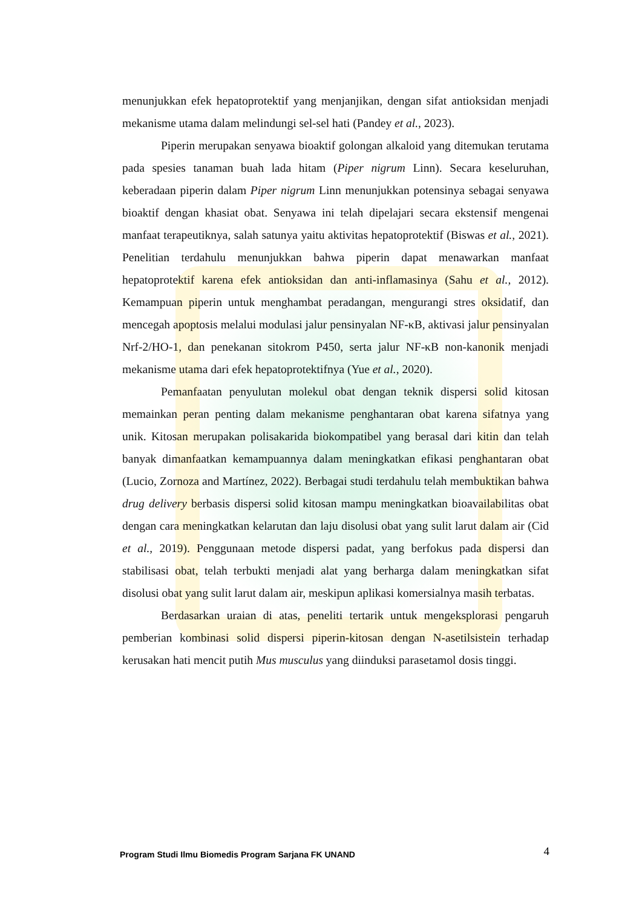menunjukkan efek hepatoprotektif yang menjanjikan, dengan sifat antioksidan menjadi mekanisme utama dalam melindungi sel-sel hati (Pandey et al., 2023).
Piperin merupakan senyawa bioaktif golongan alkaloid yang ditemukan terutama pada spesies tanaman buah lada hitam (Piper nigrum Linn). Secara keseluruhan, keberadaan piperin dalam Piper nigrum Linn menunjukkan potensinya sebagai senyawa bioaktif dengan khasiat obat. Senyawa ini telah dipelajari secara ekstensif mengenai manfaat terapeutiknya, salah satunya yaitu aktivitas hepatoprotektif (Biswas et al., 2021). Penelitian terdahulu menunjukkan bahwa piperin dapat menawarkan manfaat hepatoprotektif karena efek antioksidan dan anti-inflamasinya (Sahu et al., 2012). Kemampuan piperin untuk menghambat peradangan, mengurangi stres oksidatif, dan mencegah apoptosis melalui modulasi jalur pensinyalan NF-κB, aktivasi jalur pensinyalan Nrf-2/HO-1, dan penekanan sitokrom P450, serta jalur NF-κB non-kanonik menjadi mekanisme utama dari efek hepatoprotektifnya (Yue et al., 2020).
Pemanfaatan penyulutan molekul obat dengan teknik dispersi solid kitosan memainkan peran penting dalam mekanisme penghantaran obat karena sifatnya yang unik. Kitosan merupakan polisakarida biokompatibel yang berasal dari kitin dan telah banyak dimanfaatkan kemampuannya dalam meningkatkan efikasi penghantaran obat (Lucio, Zornoza and Martínez, 2022). Berbagai studi terdahulu telah membuktikan bahwa drug delivery berbasis dispersi solid kitosan mampu meningkatkan bioavailabilitas obat dengan cara meningkatkan kelarutan dan laju disolusi obat yang sulit larut dalam air (Cid et al., 2019). Penggunaan metode dispersi padat, yang berfokus pada dispersi dan stabilisasi obat, telah terbukti menjadi alat yang berharga dalam meningkatkan sifat disolusi obat yang sulit larut dalam air, meskipun aplikasi komersialnya masih terbatas.
Berdasarkan uraian di atas, peneliti tertarik untuk mengeksplorasi pengaruh pemberian kombinasi solid dispersi piperin-kitosan dengan N-asetilsistein terhadap kerusakan hati mencit putih Mus musculus yang diinduksi parasetamol dosis tinggi.
Program Studi Ilmu Biomedis Program Sarjana FK UNAND 4